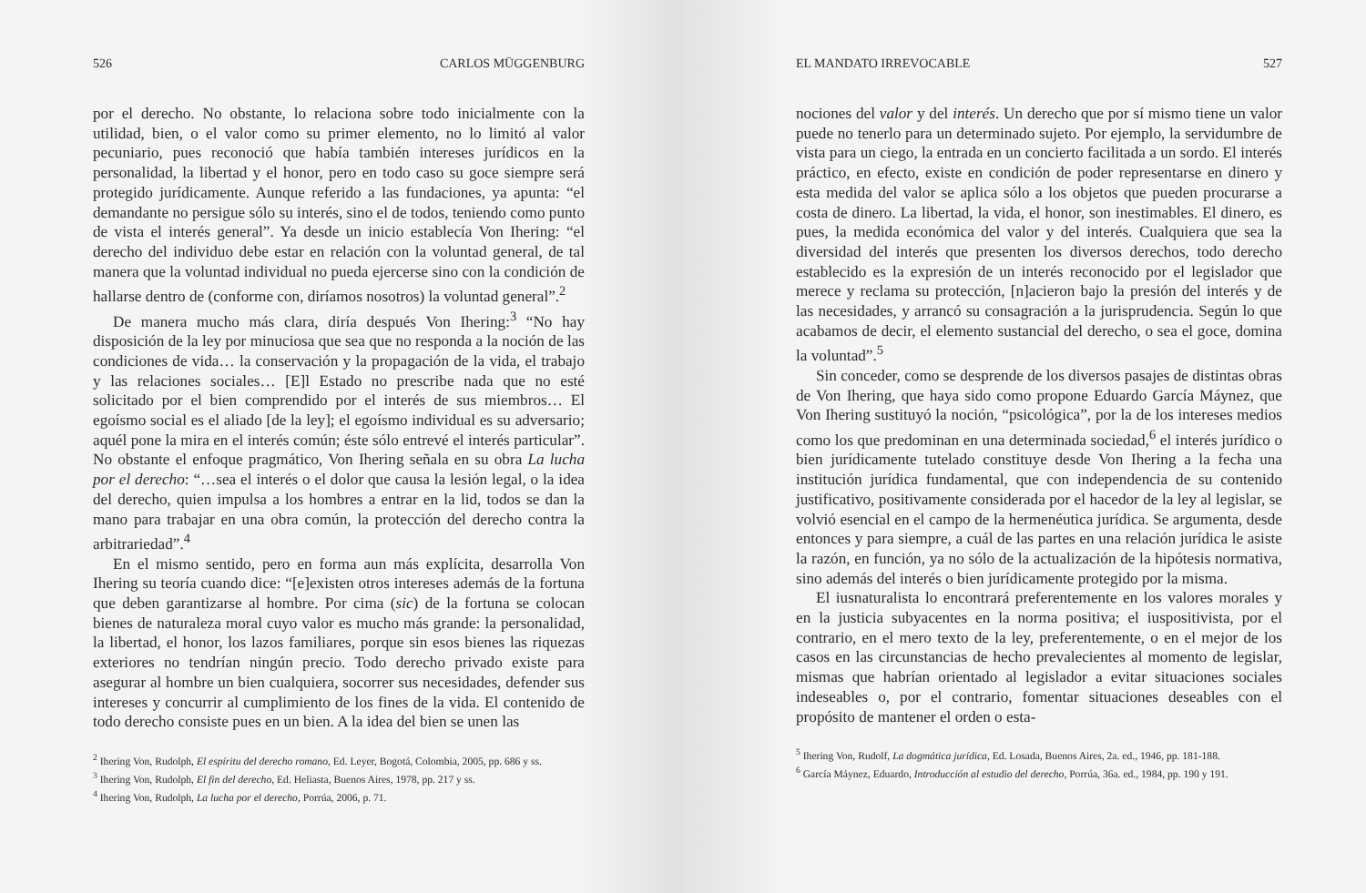526 CARLOS MÜGGENBURG
por el derecho. No obstante, lo relaciona sobre todo inicialmente con la utilidad, bien, o el valor como su primer elemento, no lo limitó al valor pecuniario, pues reconoció que había también intereses jurídicos en la personalidad, la libertad y el honor, pero en todo caso su goce siempre será protegido jurídicamente. Aunque referido a las fundaciones, ya apunta: “el demandante no persigue sólo su interés, sino el de todos, teniendo como punto de vista el interés general”. Ya desde un inicio establecía Von Ihering: “el derecho del individuo debe estar en relación con la voluntad general, de tal manera que la voluntad individual no pueda ejercerse sino con la condición de hallarse dentro de (conforme con, diríamos nosotros) la voluntad general”.<sup>2</sup>
De manera mucho más clara, diría después Von Ihering:<sup>3</sup> “No hay disposición de la ley por minuciosa que sea que no responda a la noción de las condiciones de vida… la conservación y la propagación de la vida, el trabajo y las relaciones sociales… [E]l Estado no prescribe nada que no esté solicitado por el bien comprendido por el interés de sus miembros… El egoísmo social es el aliado [de la ley]; el egoísmo individual es su adversario; aquél pone la mira en el interés común; éste sólo entrevé el interés particular”. No obstante el enfoque pragmático, Von Ihering señala en su obra La lucha por el derecho: “…sea el interés o el dolor que causa la lesión legal, o la idea del derecho, quien impulsa a los hombres a entrar en la lid, todos se dan la mano para trabajar en una obra común, la protección del derecho contra la arbitrariedad”.<sup>4</sup>
En el mismo sentido, pero en forma aun más explícita, desarrolla Von Ihering su teoría cuando dice: “[e]existen otros intereses además de la fortuna que deben garantizarse al hombre. Por cima (sic) de la fortuna se colocan bienes de naturaleza moral cuyo valor es mucho más grande: la personalidad, la libertad, el honor, los lazos familiares, porque sin esos bienes las riquezas exteriores no tendrían ningún precio. Todo derecho privado existe para asegurar al hombre un bien cualquiera, socorrer sus necesidades, defender sus intereses y concurrir al cumplimiento de los fines de la vida. El contenido de todo derecho consiste pues en un bien. A la idea del bien se unen las
<sup>2</sup> Ihering Von, Rudolph, El espíritu del derecho romano, Ed. Leyer, Bogotá, Colombia, 2005, pp. 686 y ss.
<sup>3</sup> Ihering Von, Rudolph, El fin del derecho, Ed. Heliasta, Buenos Aires, 1978, pp. 217 y ss.
<sup>4</sup> Ihering Von, Rudolph, La lucha por el derecho, Porrúa, 2006, p. 71.
EL MANDATO IRREVOCABLE 527
nociones del valor y del interés. Un derecho que por sí mismo tiene un valor puede no tenerlo para un determinado sujeto. Por ejemplo, la servidumbre de vista para un ciego, la entrada en un concierto facilitada a un sordo. El interés práctico, en efecto, existe en condición de poder representarse en dinero y esta medida del valor se aplica sólo a los objetos que pueden procurarse a costa de dinero. La libertad, la vida, el honor, son inestimables. El dinero, es pues, la medida económica del valor y del interés. Cualquiera que sea la diversidad del interés que presenten los diversos derechos, todo derecho establecido es la expresión de un interés reconocido por el legislador que merece y reclama su protección, [n]acieron bajo la presión del interés y de las necesidades, y arrancó su consagración a la jurisprudencia. Según lo que acabamos de decir, el elemento sustancial del derecho, o sea el goce, domina la voluntad”.<sup>5</sup>
Sin conceder, como se desprende de los diversos pasajes de distintas obras de Von Ihering, que haya sido como propone Eduardo García Máynez, que Von Ihering sustituyó la noción, “psicológica”, por la de los intereses medios como los que predominan en una determinada sociedad,<sup>6</sup> el interés jurídico o bien jurídicamente tutelado constituye desde Von Ihering a la fecha una institución jurídica fundamental, que con independencia de su contenido justificativo, positivamente considerada por el hacedor de la ley al legislar, se volvió esencial en el campo de la hermenéutica jurídica. Se argumenta, desde entonces y para siempre, a cuál de las partes en una relación jurídica le asiste la razón, en función, ya no sólo de la actualización de la hipótesis normativa, sino además del interés o bien jurídicamente protegido por la misma.
El iusnaturalista lo encontrará preferentemente en los valores morales y en la justicia subyacentes en la norma positiva; el iuspositivista, por el contrario, en el mero texto de la ley, preferentemente, o en el mejor de los casos en las circunstancias de hecho prevalecientes al momento de legislar, mismas que habrían orientado al legislador a evitar situaciones sociales indeseables o, por el contrario, fomentar situaciones deseables con el propósito de mantener el orden o esta-
<sup>5</sup> Ihering Von, Rudolf, La dogmática jurídica, Ed. Losada, Buenos Aires, 2a. ed., 1946, pp. 181-188.
<sup>6</sup> García Máynez, Eduardo, Introducción al estudio del derecho, Porrúa, 36a. ed., 1984, pp. 190 y 191.